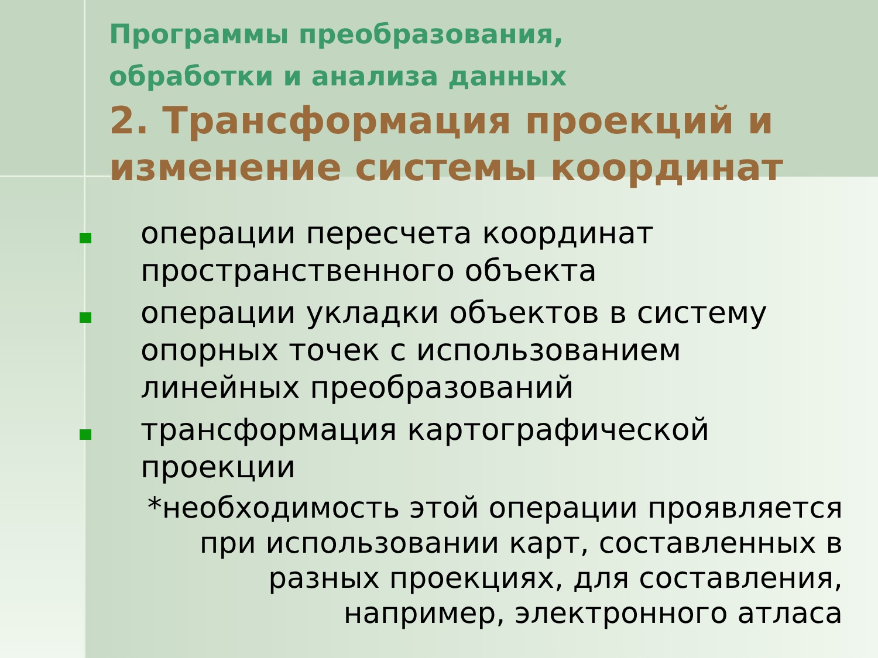Программы преобразования,
обработки и анализа данных
2. Трансформация проекций и изменение системы координат
операции пересчета координат пространственного объекта
операции укладки объектов в систему опорных точек с использованием линейных преобразований
трансформация картографической проекции
*необходимость этой операции проявляется при использовании карт, составленных в разных проекциях, для составления, например, электронного атласа